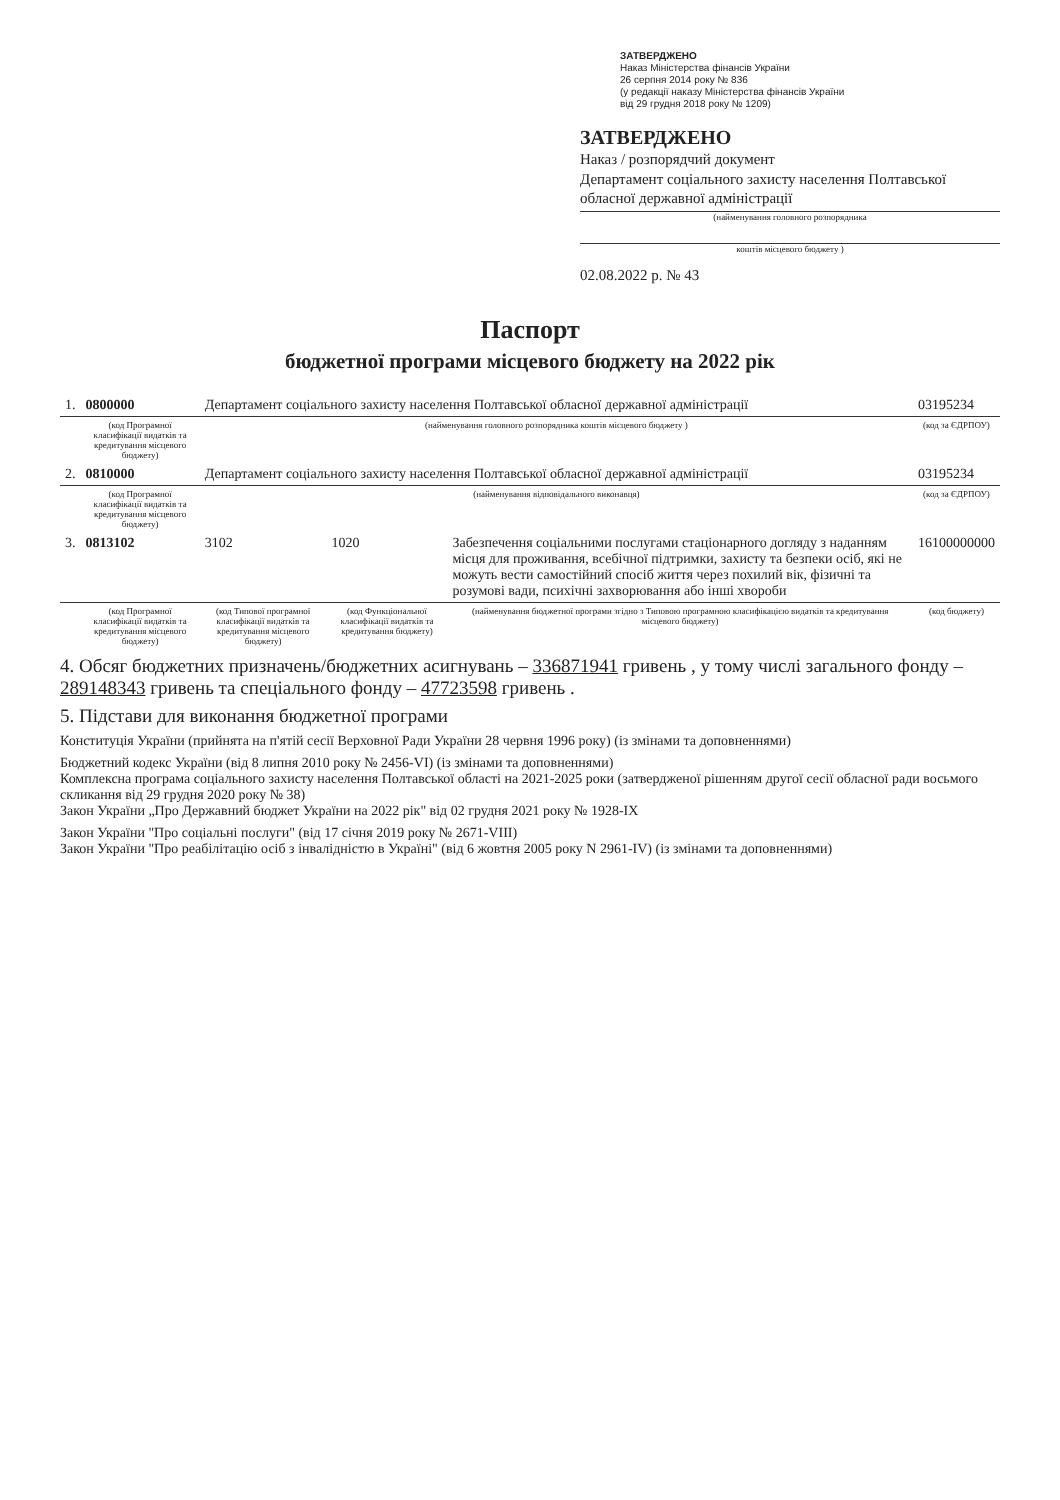ЗАТВЕРДЖЕНО
Наказ Міністерства фінансів України
26 серпня 2014 року № 836
(у редакції наказу Міністерства фінансів України
від 29 грудня 2018 року № 1209)
ЗАТВЕРДЖЕНО
Наказ / розпорядчий документ
Департамент соціального захисту населення Полтавської обласної державної адміністрації
(найменування головного розпорядника
коштів місцевого бюджету )
02.08.2022 р. № 43
Паспорт
бюджетної програми місцевого бюджету на 2022 рік
| 1. | 0800000 | Департамент соціального захисту населення Полтавської обласної державної адміністрації | | | 03195234 |
| | (код Програмної класифікації видатків та кредитування місцевого бюджету) | (найменування головного розпорядника коштів місцевого бюджету ) | | | (код за ЄДРПОУ) |
| 2. | 0810000 | Департамент соціального захисту населення Полтавської обласної державної адміністрації | | | 03195234 |
| | (код Програмної класифікації видатків та кредитування місцевого бюджету) | (найменування відповідального виконавця) | | | (код за ЄДРПОУ) |
| 3. | 0813102 | 3102 | 1020 | Забезпечення соціальними послугами стаціонарного догляду з наданням місця для проживання, всебічної підтримки, захисту та безпеки осіб, які не можуть вести самостійний спосіб життя через похилий вік, фізичні та розумові вади, психічні захворювання або інші хвороби | 16100000000 |
| | (код Програмної класифікації видатків та кредитування місцевого бюджету) | (код Типової програмної класифікації видатків та кредитування місцевого бюджету) | (код Функціональної класифікації видатків та кредитування бюджету) | (найменування бюджетної програми згідно з Типовою програмною класифікацією видатків та кредитування місцевого бюджету) | (код бюджету) |
4. Обсяг бюджетних призначень/бюджетних асигнувань – 336871941 гривень , у тому числі загального фонду – 289148343 гривень та спеціального фонду – 47723598 гривень .
5. Підстави для виконання бюджетної програми
Конституція України (прийнята на п'ятій сесії Верховної Ради України 28 червня 1996 року) (із змінами та доповненнями)
Бюджетний кодекс України (від 8 липня 2010 року № 2456-VI) (із змінами та доповненнями)
Комплексна програма соціального захисту населення Полтавської області на 2021-2025 роки (затвердженої рішенням другої сесії обласної ради восьмого скликання від 29 грудня 2020 року № 38)
Закон України „Про Державний бюджет України на 2022 рік" від 02 грудня 2021 року № 1928-IX
Закон України "Про соціальні послуги" (від 17 січня 2019 року № 2671-VIII)
Закон України "Про реабілітацію осіб з інвалідністю в Україні" (від 6 жовтня 2005 року N 2961-IV) (із змінами та доповненнями)